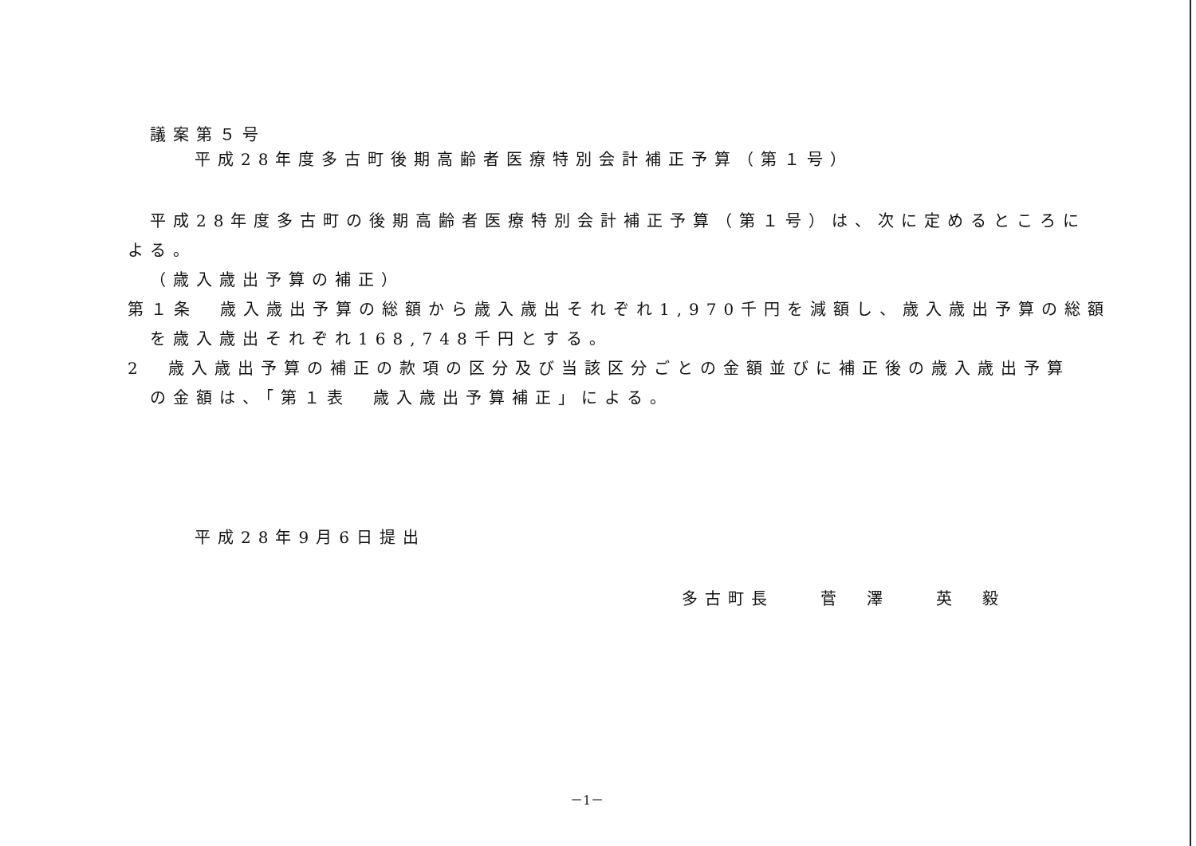議案第５号
平成28年度多古町後期高齢者医療特別会計補正予算（第１号）
平成28年度多古町の後期高齢者医療特別会計補正予算（第１号）は、次に定めるところに
よる。
（歳入歳出予算の補正）
第１条　歳入歳出予算の総額から歳入歳出それぞれ1,970千円を減額し、歳入歳出予算の総額
を歳入歳出それぞれ168,748千円とする。
2　歳入歳出予算の補正の款項の区分及び当該区分ごとの金額並びに補正後の歳入歳出予算
の金額は、「第１表　歳入歳出予算補正」による。
平成28年9月6日提出
多古町長　　菅　澤　　英　毅
－1－